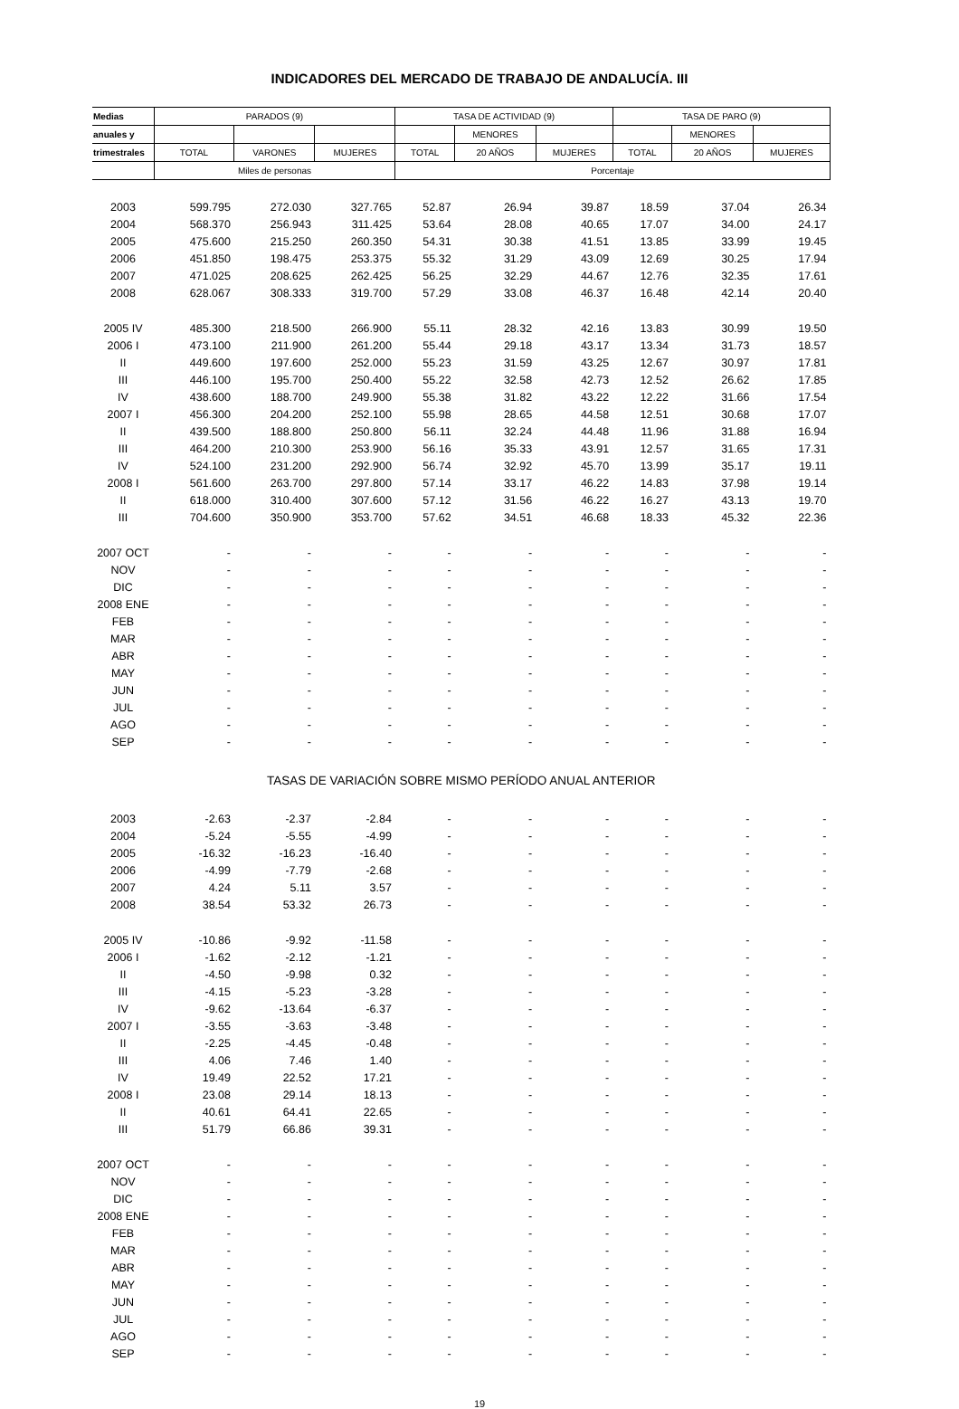INDICADORES DEL MERCADO DE TRABAJO DE ANDALUCÍA. III
| Medias | PARADOS (9) | | | TASA DE ACTIVIDAD (9) | | | TASA DE PARO (9) | | |
| --- | --- | --- | --- | --- | --- | --- | --- | --- | --- |
| anuales y | | | | | MENORES | | | MENORES | |
| trimestrales | TOTAL | VARONES | MUJERES | TOTAL | 20 AÑOS | MUJERES | TOTAL | 20 AÑOS | MUJERES |
| | Miles de personas | | | Porcentaje | | | | | |
| 2003 | 599.795 | 272.030 | 327.765 | 52.87 | 26.94 | 39.87 | 18.59 | 37.04 | 26.34 |
| 2004 | 568.370 | 256.943 | 311.425 | 53.64 | 28.08 | 40.65 | 17.07 | 34.00 | 24.17 |
| 2005 | 475.600 | 215.250 | 260.350 | 54.31 | 30.38 | 41.51 | 13.85 | 33.99 | 19.45 |
| 2006 | 451.850 | 198.475 | 253.375 | 55.32 | 31.29 | 43.09 | 12.69 | 30.25 | 17.94 |
| 2007 | 471.025 | 208.625 | 262.425 | 56.25 | 32.29 | 44.67 | 12.76 | 32.35 | 17.61 |
| 2008 | 628.067 | 308.333 | 319.700 | 57.29 | 33.08 | 46.37 | 16.48 | 42.14 | 20.40 |
| 2005 IV | 485.300 | 218.500 | 266.900 | 55.11 | 28.32 | 42.16 | 13.83 | 30.99 | 19.50 |
| 2006 I | 473.100 | 211.900 | 261.200 | 55.44 | 29.18 | 43.17 | 13.34 | 31.73 | 18.57 |
| II | 449.600 | 197.600 | 252.000 | 55.23 | 31.59 | 43.25 | 12.67 | 30.97 | 17.81 |
| III | 446.100 | 195.700 | 250.400 | 55.22 | 32.58 | 42.73 | 12.52 | 26.62 | 17.85 |
| IV | 438.600 | 188.700 | 249.900 | 55.38 | 31.82 | 43.22 | 12.22 | 31.66 | 17.54 |
| 2007 I | 456.300 | 204.200 | 252.100 | 55.98 | 28.65 | 44.58 | 12.51 | 30.68 | 17.07 |
| II | 439.500 | 188.800 | 250.800 | 56.11 | 32.24 | 44.48 | 11.96 | 31.88 | 16.94 |
| III | 464.200 | 210.300 | 253.900 | 56.16 | 35.33 | 43.91 | 12.57 | 31.65 | 17.31 |
| IV | 524.100 | 231.200 | 292.900 | 56.74 | 32.92 | 45.70 | 13.99 | 35.17 | 19.11 |
| 2008 I | 561.600 | 263.700 | 297.800 | 57.14 | 33.17 | 46.22 | 14.83 | 37.98 | 19.14 |
| II | 618.000 | 310.400 | 307.600 | 57.12 | 31.56 | 46.22 | 16.27 | 43.13 | 19.70 |
| III | 704.600 | 350.900 | 353.700 | 57.62 | 34.51 | 46.68 | 18.33 | 45.32 | 22.36 |
| 2007 OCT | - | - | - | - | - | - | - | - | - |
| NOV | - | - | - | - | - | - | - | - | - |
| DIC | - | - | - | - | - | - | - | - | - |
| 2008 ENE | - | - | - | - | - | - | - | - | - |
| FEB | - | - | - | - | - | - | - | - | - |
| MAR | - | - | - | - | - | - | - | - | - |
| ABR | - | - | - | - | - | - | - | - | - |
| MAY | - | - | - | - | - | - | - | - | - |
| JUN | - | - | - | - | - | - | - | - | - |
| JUL | - | - | - | - | - | - | - | - | - |
| AGO | - | - | - | - | - | - | - | - | - |
| SEP | - | - | - | - | - | - | - | - | - |
| TASAS DE VARIACIÓN SOBRE MISMO PERÍODO ANUAL ANTERIOR | | | | | | | | | |
| 2003 | -2.63 | -2.37 | -2.84 | - | - | - | - | - | - |
| 2004 | -5.24 | -5.55 | -4.99 | - | - | - | - | - | - |
| 2005 | -16.32 | -16.23 | -16.40 | - | - | - | - | - | - |
| 2006 | -4.99 | -7.79 | -2.68 | - | - | - | - | - | - |
| 2007 | 4.24 | 5.11 | 3.57 | - | - | - | - | - | - |
| 2008 | 38.54 | 53.32 | 26.73 | - | - | - | - | - | - |
| 2005 IV | -10.86 | -9.92 | -11.58 | - | - | - | - | - | - |
| 2006 I | -1.62 | -2.12 | -1.21 | - | - | - | - | - | - |
| II | -4.50 | -9.98 | 0.32 | - | - | - | - | - | - |
| III | -4.15 | -5.23 | -3.28 | - | - | - | - | - | - |
| IV | -9.62 | -13.64 | -6.37 | - | - | - | - | - | - |
| 2007 I | -3.55 | -3.63 | -3.48 | - | - | - | - | - | - |
| II | -2.25 | -4.45 | -0.48 | - | - | - | - | - | - |
| III | 4.06 | 7.46 | 1.40 | - | - | - | - | - | - |
| IV | 19.49 | 22.52 | 17.21 | - | - | - | - | - | - |
| 2008 I | 23.08 | 29.14 | 18.13 | - | - | - | - | - | - |
| II | 40.61 | 64.41 | 22.65 | - | - | - | - | - | - |
| III | 51.79 | 66.86 | 39.31 | - | - | - | - | - | - |
| 2007 OCT | - | - | - | - | - | - | - | - | - |
| NOV | - | - | - | - | - | - | - | - | - |
| DIC | - | - | - | - | - | - | - | - | - |
| 2008 ENE | - | - | - | - | - | - | - | - | - |
| FEB | - | - | - | - | - | - | - | - | - |
| MAR | - | - | - | - | - | - | - | - | - |
| ABR | - | - | - | - | - | - | - | - | - |
| MAY | - | - | - | - | - | - | - | - | - |
| JUN | - | - | - | - | - | - | - | - | - |
| JUL | - | - | - | - | - | - | - | - | - |
| AGO | - | - | - | - | - | - | - | - | - |
| SEP | - | - | - | - | - | - | - | - | - |
19